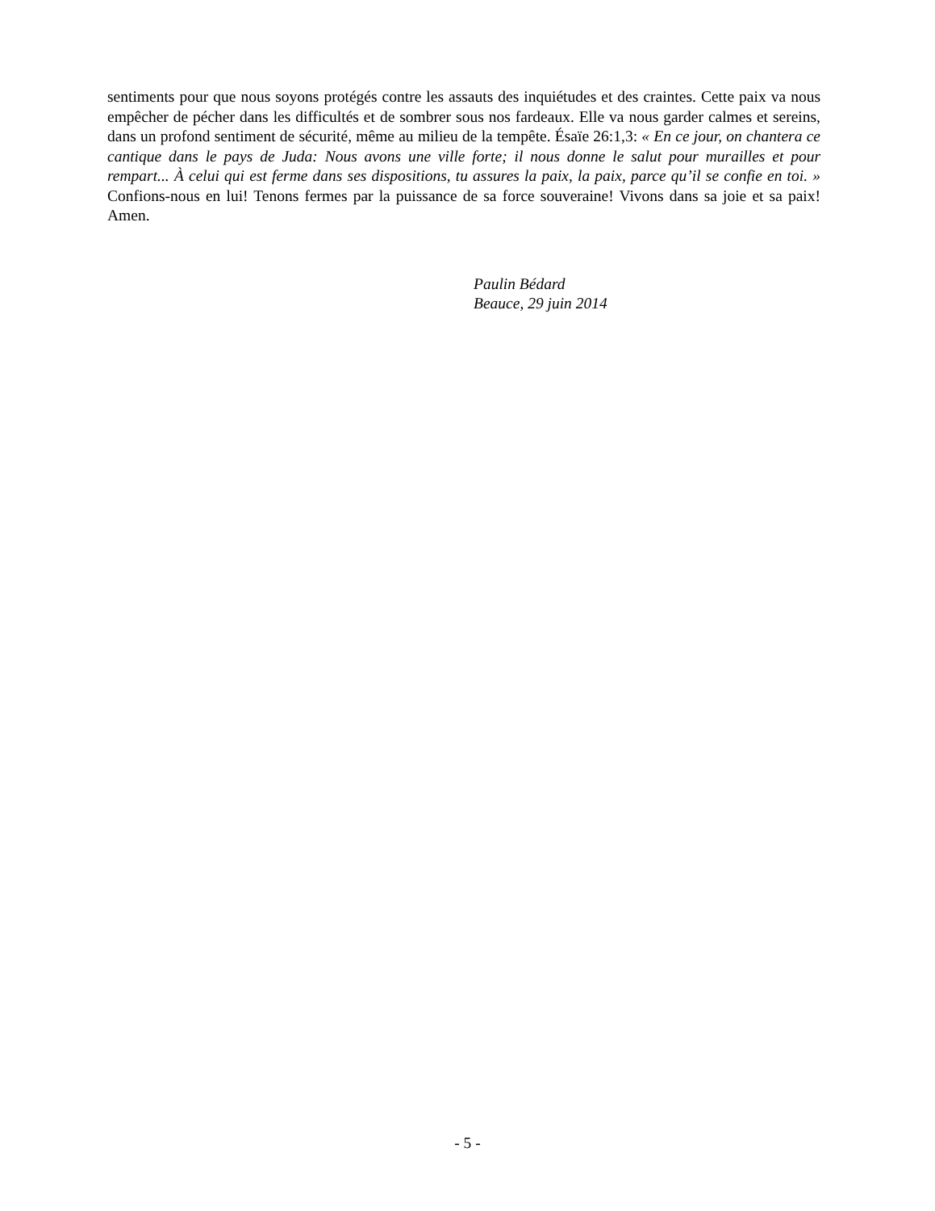sentiments pour que nous soyons protégés contre les assauts des inquiétudes et des craintes. Cette paix va nous empêcher de pécher dans les difficultés et de sombrer sous nos fardeaux. Elle va nous garder calmes et sereins, dans un profond sentiment de sécurité, même au milieu de la tempête. Ésaïe 26:1,3: « En ce jour, on chantera ce cantique dans le pays de Juda: Nous avons une ville forte; il nous donne le salut pour murailles et pour rempart... À celui qui est ferme dans ses dispositions, tu assures la paix, la paix, parce qu’il se confie en toi. » Confions-nous en lui! Tenons fermes par la puissance de sa force souveraine! Vivons dans sa joie et sa paix! Amen.
Paulin Bédard
Beauce, 29 juin 2014
- 5 -